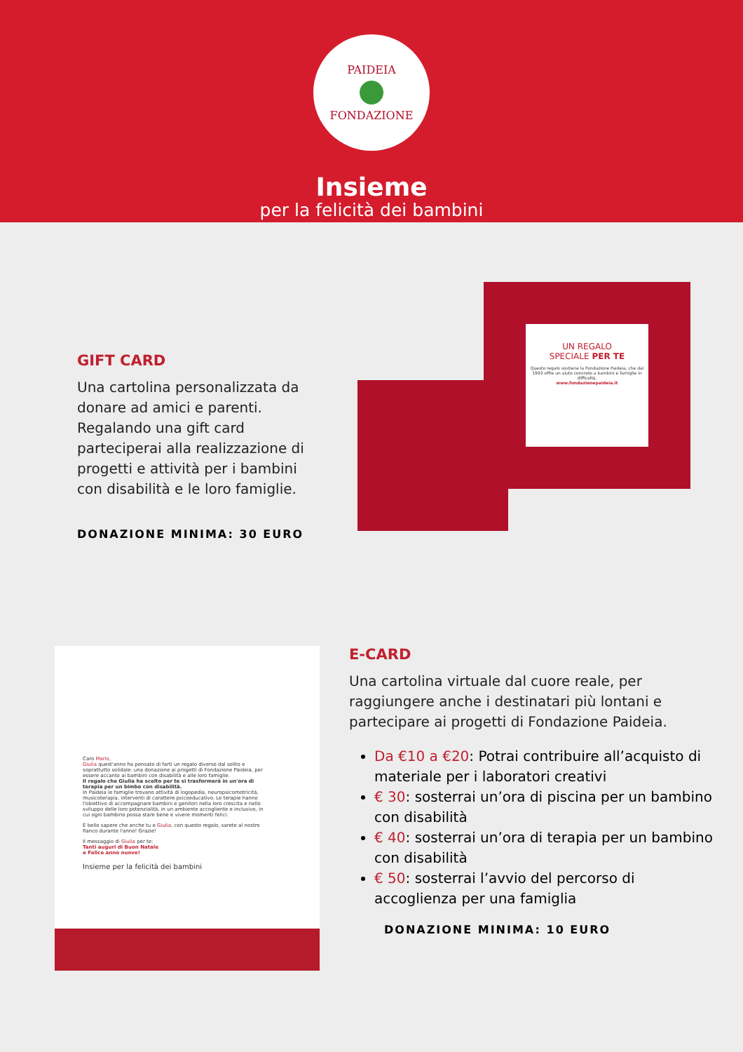PAIDEIA
FONDAZIONE
Insieme
per la felicità dei bambini
GIFT CARD
Una cartolina personalizzata da donare ad amici e parenti. Regalando una gift card parteciperai alla realizzazione di progetti e attività per i bambini con disabilità e le loro famiglie.
DONAZIONE MINIMA: 30 EURO
UN REGALO
SPECIALE PER TE
Questo regalo sostiene la Fondazione Paideia, che dal 1993 offre un aiuto concreto a bambini e famiglie in difficoltà.
www.fondazionepaideia.it
Caro Mario,
Giulia quest'anno ha pensato di farti un regalo diverso dal solito e soprattutto solidale: una donazione ai progetti di Fondazione Paideia, per essere accanto ai bambini con disabilità e alle loro famiglie.
Il regalo che Giulia ha scelto per te si trasformerà in un'ora di terapia per un bimbo con disabilità.
In Paideia le famiglie trovano attività di logopedia, neuropsicomotricità, musicoterapia, interventi di carattere psicoeducativo. Le terapie hanno l'obiettivo di accompagnare bambini e genitori nella loro crescita e nello sviluppo delle loro potenzialità, in un ambiente accogliente e inclusivo, in cui ogni bambino possa stare bene e vivere momenti felici.
È bello sapere che anche tu e Giulia, con questo regalo, sarete al nostro fianco durante l'anno! Grazie!
Il messaggio di Giulia per te:
Tanti auguri di Buon Natale
e Felice anno nuovo!
Insieme per la felicità dei bambini
E-CARD
Una cartolina virtuale dal cuore reale, per raggiungere anche i destinatari più lontani e partecipare ai progetti di Fondazione Paideia.
Da €10 a €20: Potrai contribuire all’acquisto di materiale per i laboratori creativi
€ 30: sosterrai un’ora di piscina per un bambino con disabilità
€ 40: sosterrai un’ora di terapia per un bambino con disabilità
€ 50: sosterrai l’avvio del percorso di accoglienza per una famiglia
DONAZIONE MINIMA: 10 EURO